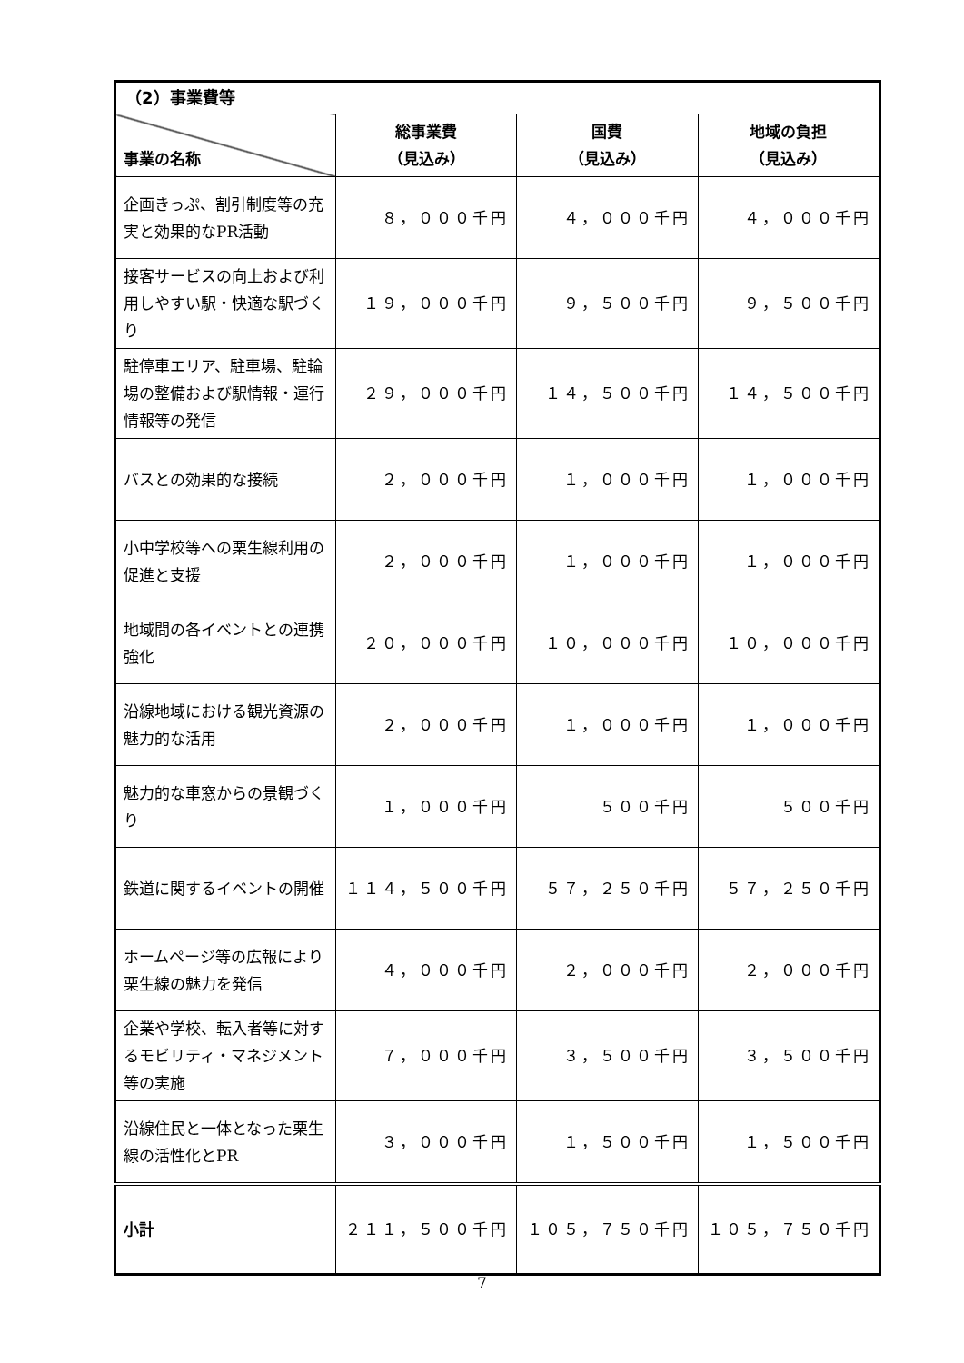| （2）事業費等 | | | |
| --- | --- | --- | --- |
| 事業の名称 | 総事業費 （見込み） | 国費 （見込み） | 地域の負担 （見込み） |
| 企画きっぷ、割引制度等の充実と効果的なPR活動 | ８，０００千円 | ４，０００千円 | ４，０００千円 |
| 接客サービスの向上および利用しやすい駅・快適な駅づくり | １９，０００千円 | ９，５００千円 | ９，５００千円 |
| 駐停車エリア、駐車場、駐輪場の整備および駅情報・運行情報等の発信 | ２９，０００千円 | １４，５００千円 | １４，５００千円 |
| バスとの効果的な接続 | ２，０００千円 | １，０００千円 | １，０００千円 |
| 小中学校等への栗生線利用の促進と支援 | ２，０００千円 | １，０００千円 | １，０００千円 |
| 地域間の各イベントとの連携強化 | ２０，０００千円 | １０，０００千円 | １０，０００千円 |
| 沿線地域における観光資源の魅力的な活用 | ２，０００千円 | １，０００千円 | １，０００千円 |
| 魅力的な車窓からの景観づくり | １，０００千円 | ５００千円 | ５００千円 |
| 鉄道に関するイベントの開催 | １１４，５００千円 | ５７，２５０千円 | ５７，２５０千円 |
| ホームページ等の広報により栗生線の魅力を発信 | ４，０００千円 | ２，０００千円 | ２，０００千円 |
| 企業や学校、転入者等に対するモビリティ・マネジメント等の実施 | ７，０００千円 | ３，５００千円 | ３，５００千円 |
| 沿線住民と一体となった栗生線の活性化とPR | ３，０００千円 | １，５００千円 | １，５００千円 |
| 小計 | ２１１，５００千円 | １０５，７５０千円 | １０５，７５０千円 |
7